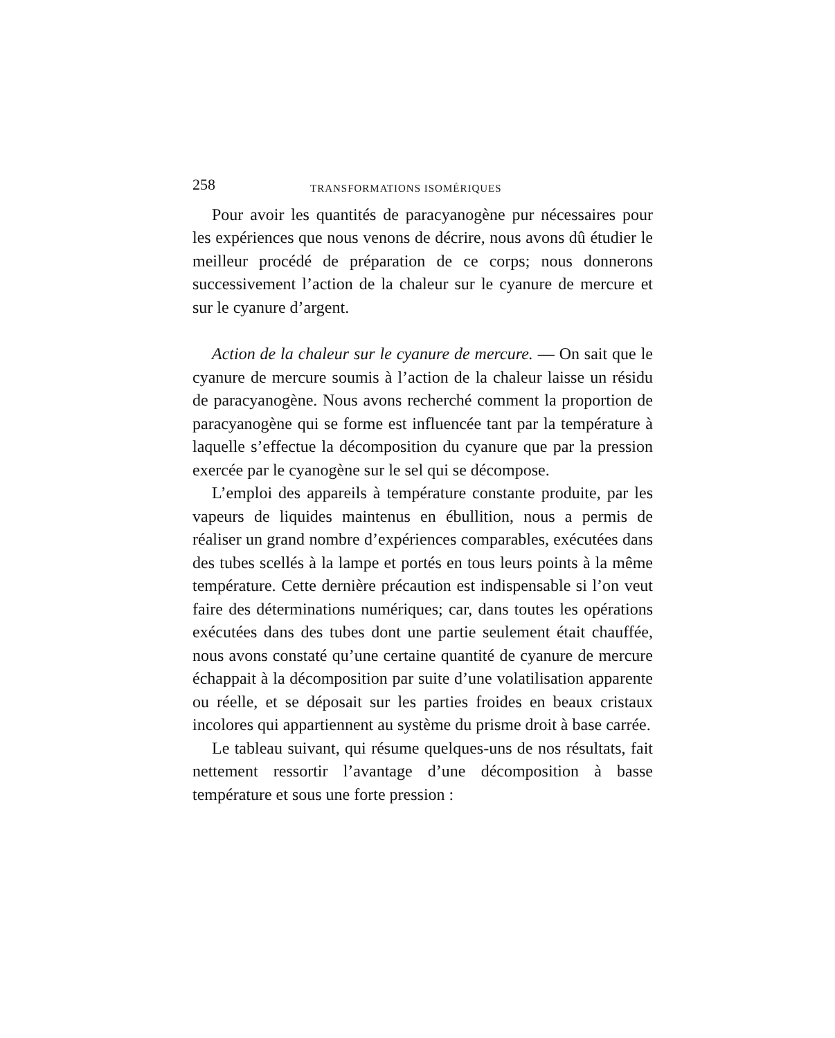258 TRANSFORMATIONS ISOMÉRIQUES
Pour avoir les quantités de paracyanogène pur nécessaires pour les expériences que nous venons de décrire, nous avons dû étudier le meilleur procédé de préparation de ce corps; nous donnerons successivement l’action de la chaleur sur le cyanure de mercure et sur le cyanure d’argent.
Action de la chaleur sur le cyanure de mercure. — On sait que le cyanure de mercure soumis à l’action de la chaleur laisse un résidu de paracyanogène. Nous avons recherché comment la proportion de paracyanogène qui se forme est influencée tant par la température à laquelle s’effectue la décomposition du cyanure que par la pression exercée par le cyanogène sur le sel qui se décompose.
L’emploi des appareils à température constante produite, par les vapeurs de liquides maintenus en ébullition, nous a permis de réaliser un grand nombre d’expériences comparables, exécutées dans des tubes scellés à la lampe et portés en tous leurs points à la même température. Cette dernière précaution est indispensable si l’on veut faire des déterminations numériques; car, dans toutes les opérations exécutées dans des tubes dont une partie seulement était chauffée, nous avons constaté qu’une certaine quantité de cyanure de mercure échappait à la décomposition par suite d’une volatilisation apparente ou réelle, et se déposait sur les parties froides en beaux cristaux incolores qui appartiennent au système du prisme droit à base carrée.
Le tableau suivant, qui résume quelques-uns de nos résultats, fait nettement ressortir l’avantage d’une décomposition à basse température et sous une forte pression :